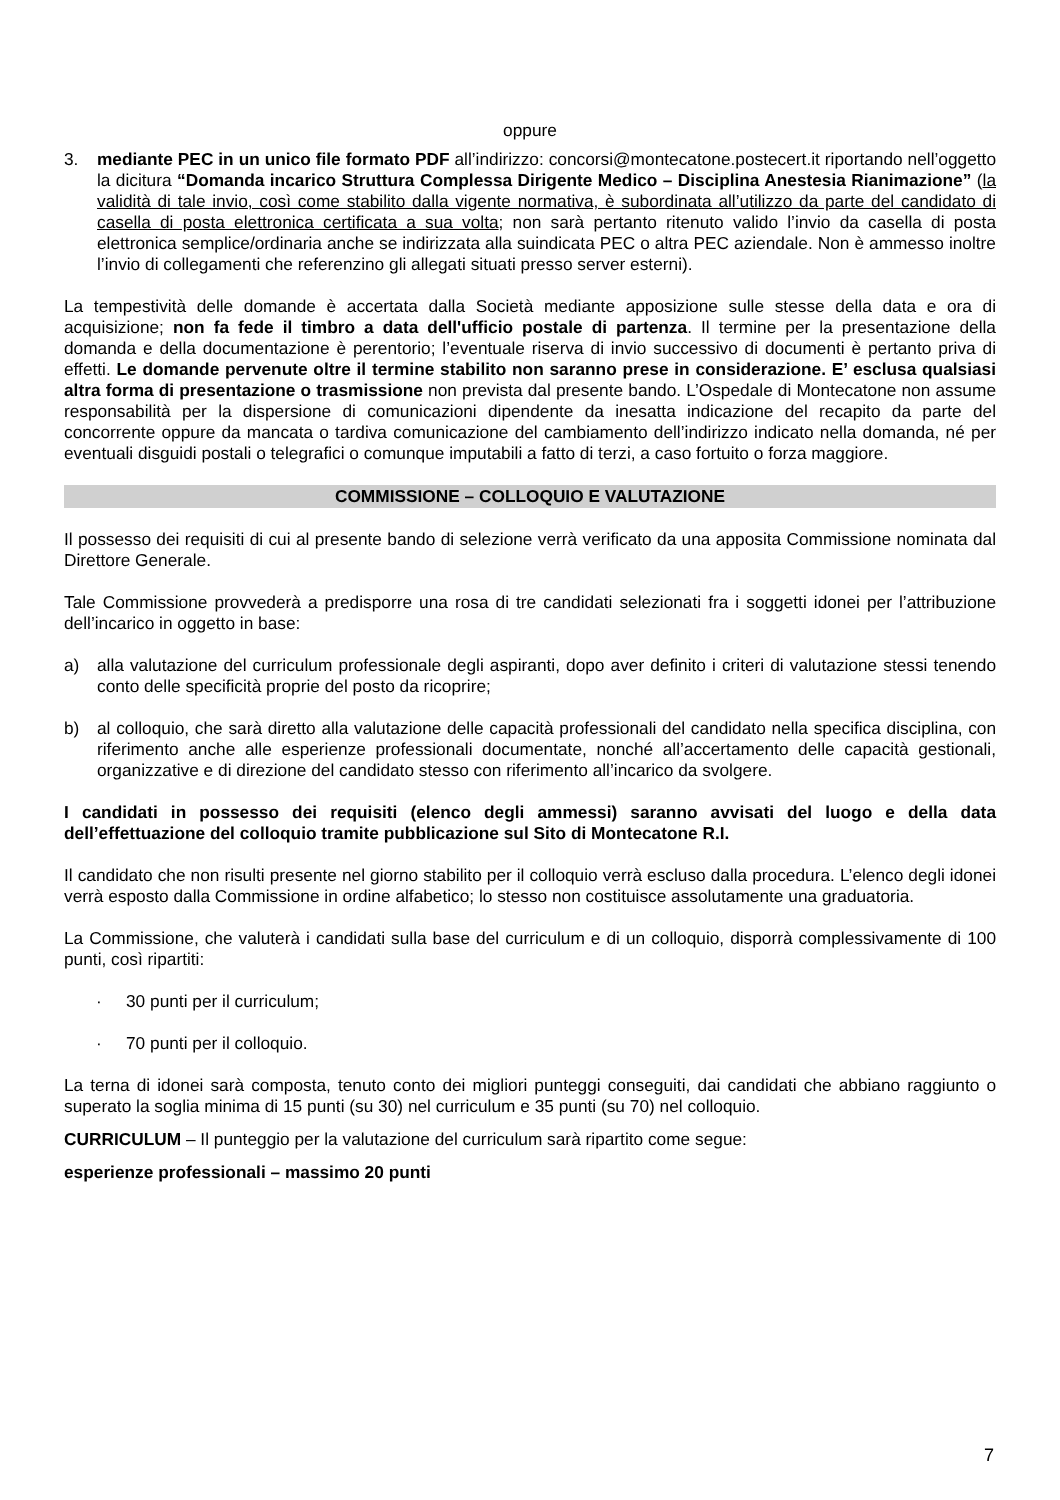oppure
3. mediante PEC in un unico file formato PDF all’indirizzo: concorsi@montecatone.postecert.it riportando nell’oggetto la dicitura “Domanda incarico Struttura Complessa Dirigente Medico – Disciplina Anestesia Rianimazione” (la validità di tale invio, così come stabilito dalla vigente normativa, è subordinata all’utilizzo da parte del candidato di casella di posta elettronica certificata a sua volta; non sarà pertanto ritenuto valido l’invio da casella di posta elettronica semplice/ordinaria anche se indirizzata alla suindicata PEC o altra PEC aziendale. Non è ammesso inoltre l’invio di collegamenti che referenzino gli allegati situati presso server esterni).
La tempestività delle domande è accertata dalla Società mediante apposizione sulle stesse della data e ora di acquisizione; non fa fede il timbro a data dell'ufficio postale di partenza. Il termine per la presentazione della domanda e della documentazione è perentorio; l’eventuale riserva di invio successivo di documenti è pertanto priva di effetti. Le domande pervenute oltre il termine stabilito non saranno prese in considerazione. E’ esclusa qualsiasi altra forma di presentazione o trasmissione non prevista dal presente bando. L’Ospedale di Montecatone non assume responsabilità per la dispersione di comunicazioni dipendente da inesatta indicazione del recapito da parte del concorrente oppure da mancata o tardiva comunicazione del cambiamento dell’indirizzo indicato nella domanda, né per eventuali disguidi postali o telegrafici o comunque imputabili a fatto di terzi, a caso fortuito o forza maggiore.
COMMISSIONE – COLLOQUIO E VALUTAZIONE
Il possesso dei requisiti di cui al presente bando di selezione verrà verificato da una apposita Commissione nominata dal Direttore Generale.
Tale Commissione provvederà a predisporre una rosa di tre candidati selezionati fra i soggetti idonei per l’attribuzione dell’incarico in oggetto in base:
a) alla valutazione del curriculum professionale degli aspiranti, dopo aver definito i criteri di valutazione stessi tenendo conto delle specificità proprie del posto da ricoprire;
b) al colloquio, che sarà diretto alla valutazione delle capacità professionali del candidato nella specifica disciplina, con riferimento anche alle esperienze professionali documentate, nonché all’accertamento delle capacità gestionali, organizzative e di direzione del candidato stesso con riferimento all’incarico da svolgere.
I candidati in possesso dei requisiti (elenco degli ammessi) saranno avvisati del luogo e della data dell’effettuazione del colloquio tramite pubblicazione sul Sito di Montecatone R.I.
Il candidato che non risulti presente nel giorno stabilito per il colloquio verrà escluso dalla procedura. L’elenco degli idonei verrà esposto dalla Commissione in ordine alfabetico; lo stesso non costituisce assolutamente una graduatoria.
La Commissione, che valuterà i candidati sulla base del curriculum e di un colloquio, disporrà complessivamente di 100 punti, così ripartiti:
· 30 punti per il curriculum;
· 70 punti per il colloquio.
La terna di idonei sarà composta, tenuto conto dei migliori punteggi conseguiti, dai candidati che abbiano raggiunto o superato la soglia minima di 15 punti (su 30) nel curriculum e 35 punti (su 70) nel colloquio.
CURRICULUM – Il punteggio per la valutazione del curriculum sarà ripartito come segue:
esperienze professionali – massimo 20 punti
7